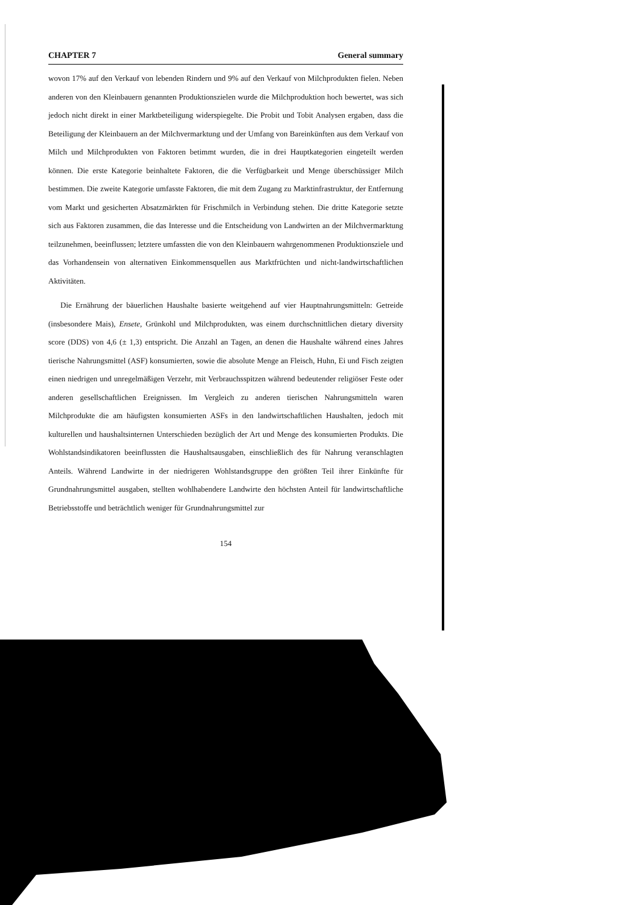CHAPTER 7 General summary
wovon 17% auf den Verkauf von lebenden Rindern und 9% auf den Verkauf von Milchprodukten fielen. Neben anderen von den Kleinbauern genannten Produktionszielen wurde die Milchproduktion hoch bewertet, was sich jedoch nicht direkt in einer Marktbeteiligung widerspiegelte. Die Probit und Tobit Analysen ergaben, dass die Beteiligung der Kleinbauern an der Milchvermarktung und der Umfang von Bareinkünften aus dem Verkauf von Milch und Milchprodukten von Faktoren betimmt wurden, die in drei Hauptkategorien eingeteilt werden können. Die erste Kategorie beinhaltete Faktoren, die die Verfügbarkeit und Menge überschüssiger Milch bestimmen. Die zweite Kategorie umfasste Faktoren, die mit dem Zugang zu Marktinfrastruktur, der Entfernung vom Markt und gesicherten Absatzmärkten für Frischmilch in Verbindung stehen. Die dritte Kategorie setzte sich aus Faktoren zusammen, die das Interesse und die Entscheidung von Landwirten an der Milchvermarktung teilzunehmen, beeinflussen; letztere umfassten die von den Kleinbauern wahrgenommenen Produktionsziele und das Vorhandensein von alternativen Einkommensquellen aus Marktfrüchten und nicht-landwirtschaftlichen Aktivitäten.
Die Ernährung der bäuerlichen Haushalte basierte weitgehend auf vier Hauptnahrungsmitteln: Getreide (insbesondere Mais), Ensete, Grünkohl und Milchprodukten, was einem durchschnittlichen dietary diversity score (DDS) von 4,6 (± 1,3) entspricht. Die Anzahl an Tagen, an denen die Haushalte während eines Jahres tierische Nahrungsmittel (ASF) konsumierten, sowie die absolute Menge an Fleisch, Huhn, Ei und Fisch zeigten einen niedrigen und unregelmäßigen Verzehr, mit Verbrauchsspitzen während bedeutender religiöser Feste oder anderen gesellschaftlichen Ereignissen. Im Vergleich zu anderen tierischen Nahrungsmitteln waren Milchprodukte die am häufigsten konsumierten ASFs in den landwirtschaftlichen Haushalten, jedoch mit kulturellen und haushaltsinternen Unterschieden bezüglich der Art und Menge des konsumierten Produkts. Die Wohlstandsindikatoren beeinflussten die Haushaltsausgaben, einschließlich des für Nahrung veranschlagten Anteils. Während Landwirte in der niedrigeren Wohlstandsgruppe den größten Teil ihrer Einkünfte für Grundnahrungsmittel ausgaben, stellten wohlhabendere Landwirte den höchsten Anteil für landwirtschaftliche Betriebsstoffe und beträchtlich weniger für Grundnahrungsmittel zur
154